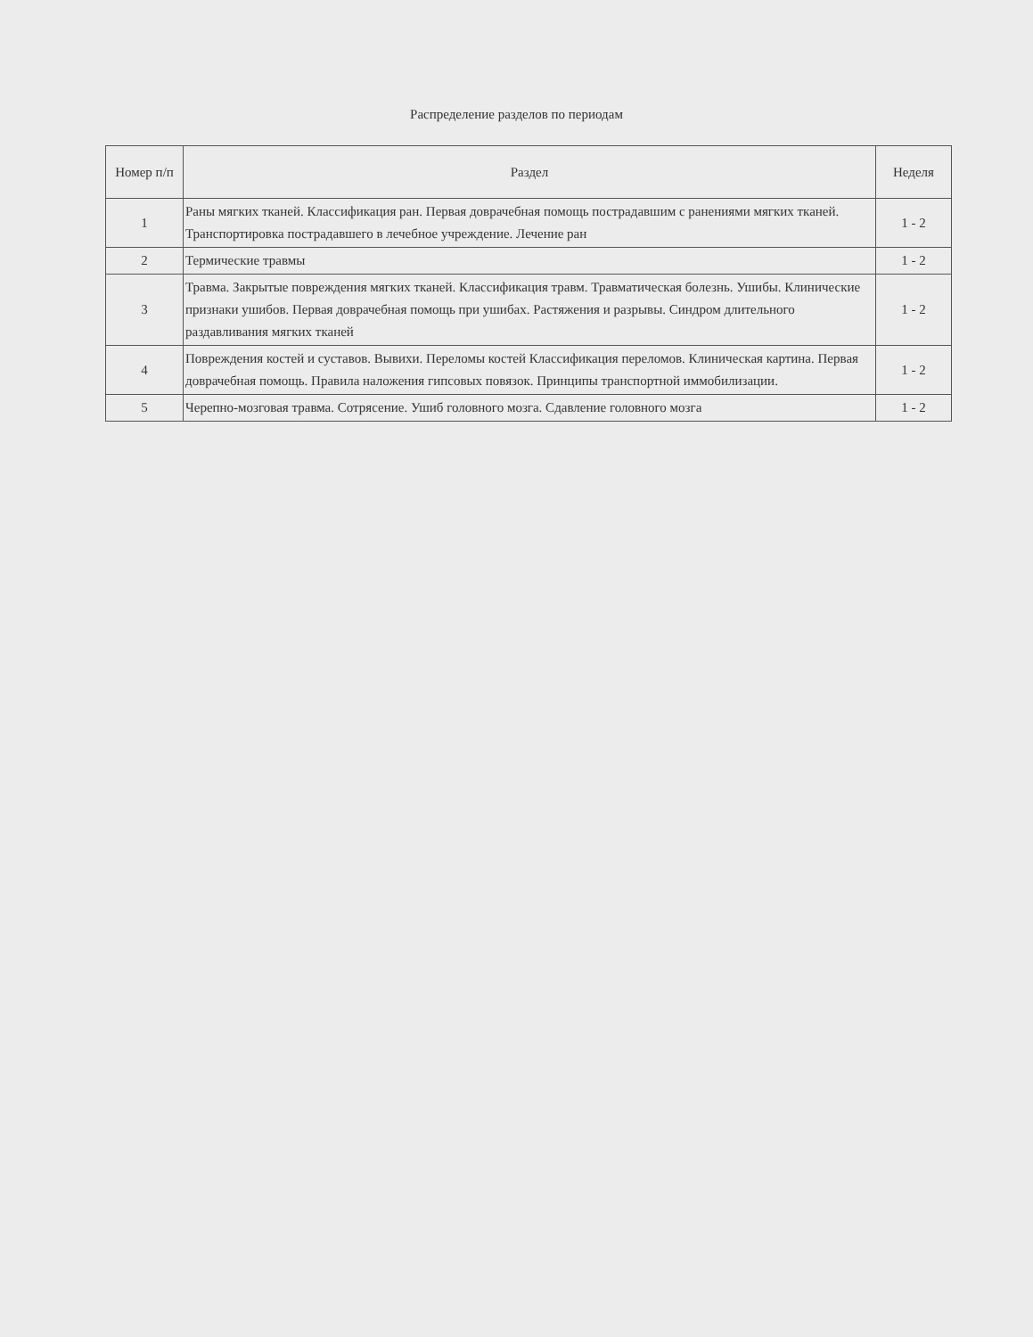Распределение разделов по периодам
| Номер п/п | Раздел | Неделя |
| --- | --- | --- |
| 1 | Раны мягких тканей. Классификация ран. Первая доврачебная помощь пострадавшим с ранениями мягких тканей. Транспортировка пострадавшего в лечебное учреждение. Лечение ран | 1 - 2 |
| 2 | Термические травмы | 1 - 2 |
| 3 | Травма. Закрытые повреждения мягких тканей. Классификация травм. Травматическая болезнь. Ушибы. Клинические признаки ушибов. Первая доврачебная помощь при ушибах. Растяжения и разрывы. Синдром длительного раздавливания мягких тканей | 1 - 2 |
| 4 | Повреждения костей и суставов. Вывихи. Переломы костей Классификация переломов. Клиническая картина. Первая доврачебная помощь. Правила наложения гипсовых повязок. Принципы транспортной иммобилизации. | 1 - 2 |
| 5 | Черепно-мозговая травма. Сотрясение. Ушиб головного мозга. Сдавление головного мозга | 1 - 2 |